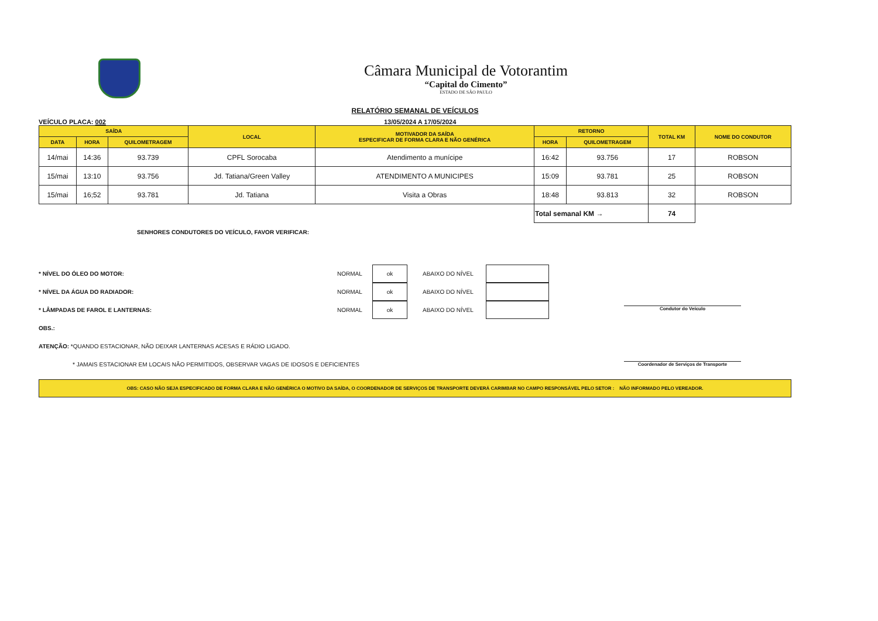Câmara Municipal de Votorantim
“Capital do Cimento”
ESTADO DE SÃO PAULO
RELATÓRIO SEMANAL DE VEÍCULOS
VEÍCULO PLACA: 002 13/05/2024 A 17/05/2024
| SAÍDA | | | LOCAL | MOTIVADOR DA SAÍDA ESPECIFICAR DE FORMA CLARA E NÃO GENÉRICA | RETORNO | | TOTAL KM | NOME DO CONDUTOR |
| --- | --- | --- | --- | --- | --- | --- | --- | --- |
| DATA | HORA | QUILOMETRAGEM | | | HORA | QUILOMETRAGEM | | |
| 14/mai | 14:36 | 93.739 | CPFL Sorocaba | Atendimento a munícipe | 16:42 | 93.756 | 17 | ROBSON |
| 15/mai | 13:10 | 93.756 | Jd. Tatiana/Green Valley | ATENDIMENTO A MUNICIPES | 15:09 | 93.781 | 25 | ROBSON |
| 15/mai | 16;52 | 93.781 | Jd. Tatiana | Visita a Obras | 18:48 | 93.813 | 32 | ROBSON |
| | | | | | Total semanal KM → | | 74 | |
SENHORES CONDUTORES DO VEÍCULO, FAVOR VERIFICAR:
* NÍVEL DO ÓLEO DO MOTOR: NORMAL ok ABAIXO DO NÍVEL
* NÍVEL DA ÁGUA DO RADIADOR: NORMAL ok ABAIXO DO NÍVEL
* LÂMPADAS DE FAROL E LANTERNAS: NORMAL ok ABAIXO DO NÍVEL
OBS.:
ATENÇÃO: *QUANDO ESTACIONAR, NÃO DEIXAR LANTERNAS ACESAS E RÁDIO LIGADO.
* JAMAIS ESTACIONAR EM LOCAIS NÃO PERMITIDOS, OBSERVAR VAGAS DE IDOSOS E DEFICIENTES
Condutor do Veículo
Coordenador de Serviços de Transporte
OBS: CASO NÃO SEJA ESPECIFICADO DE FORMA CLARA E NÃO GENÉRICA O MOTIVO DA SAÍDA, O COORDENADOR DE SERVIÇOS DE TRANSPORTE DEVERÁ CARIMBAR NO CAMPO RESPONSÁVEL PELO SETOR : NÃO INFORMADO PELO VEREADOR.